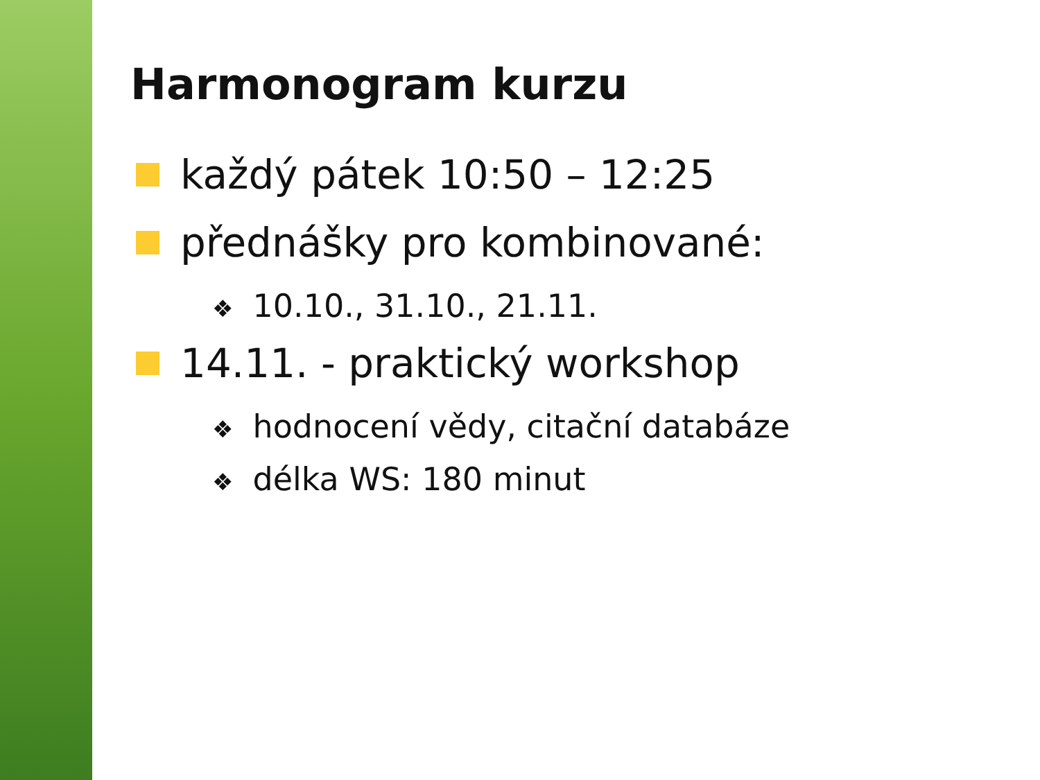Harmonogram kurzu
každý pátek 10:50 – 12:25
přednášky pro kombinované:
❖ 10.10., 31.10., 21.11.
14.11. - praktický workshop
❖ hodnocení vědy, citační databáze
❖ délka WS: 180 minut